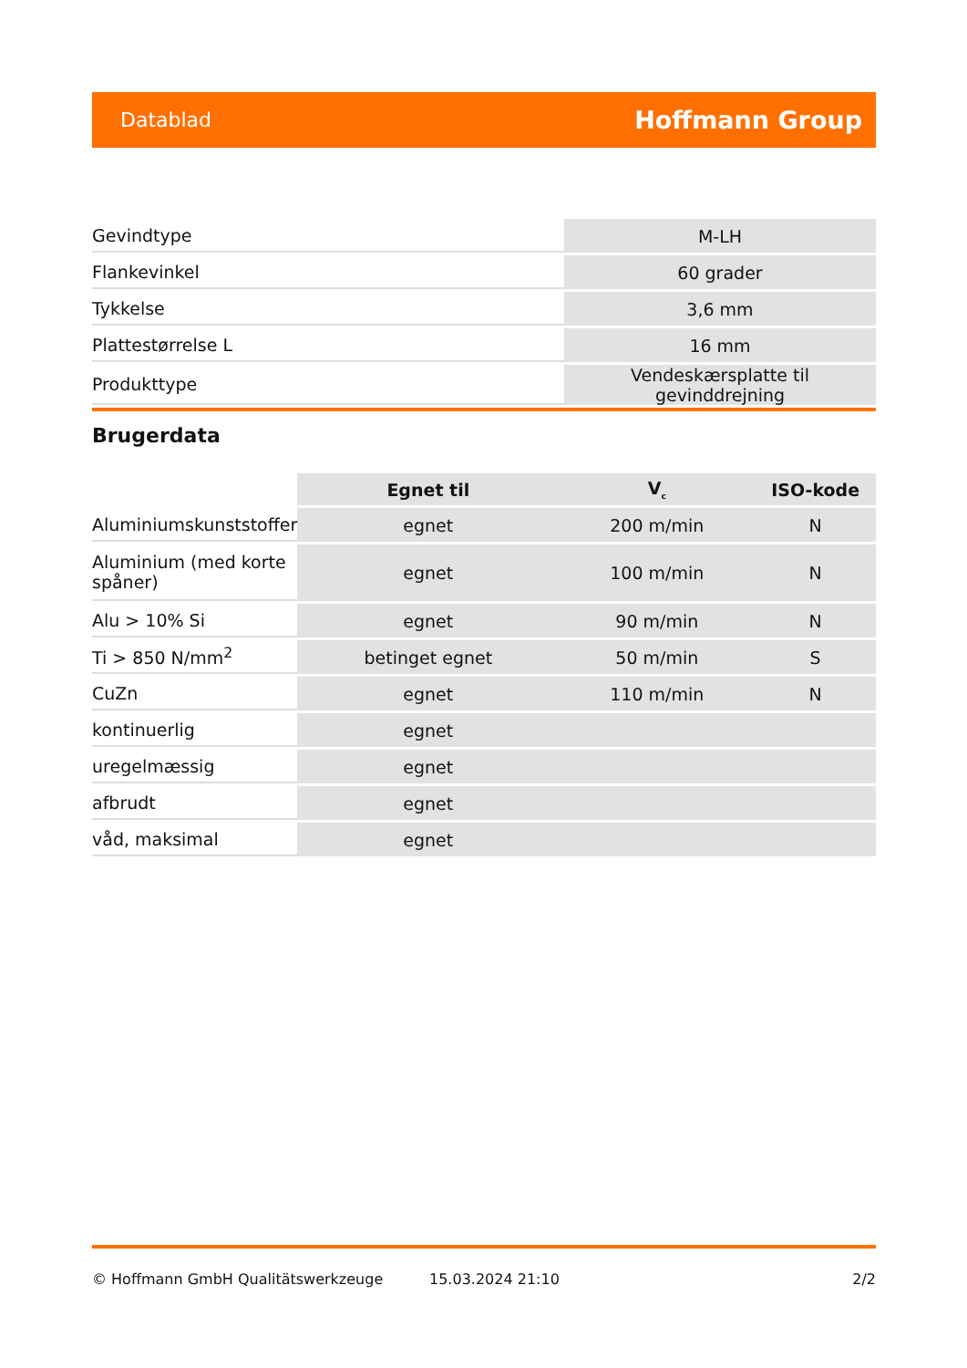Datablad Hoffmann Group
| Gevindtype | M-LH |
| Flankevinkel | 60 grader |
| Tykkelse | 3,6 mm |
| Plattestørrelse L | 16 mm |
| Produkttype | Vendeskærsplatte til gevinddrejning |
Brugerdata
| | Egnet til | V<sub>c</sub> | ISO-kode |
| --- | --- | --- | --- |
| Aluminiumskunststoffer | egnet | 200 m/min | N |
| Aluminium (med korte spåner) | egnet | 100 m/min | N |
| Alu > 10% Si | egnet | 90 m/min | N |
| Ti > 850 N/mm<sup>2</sup> | betinget egnet | 50 m/min | S |
| CuZn | egnet | 110 m/min | N |
| kontinuerlig | egnet | | |
| uregelmæssig | egnet | | |
| afbrudt | egnet | | |
| våd, maksimal | egnet | | |
© Hoffmann GmbH Qualitätswerkzeuge 15.03.2024 21:10 2/2